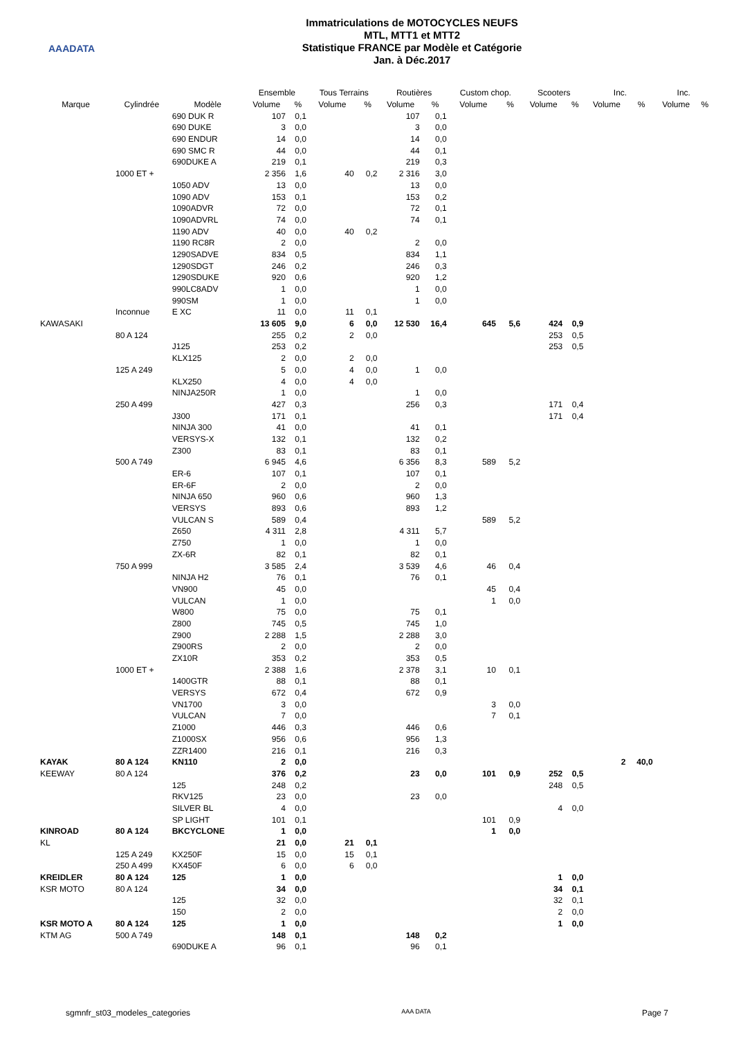AAADATA
Immatriculations de MOTOCYCLES NEUFS
MTL, MTT1 et MTT2
Statistique FRANCE par Modèle et Catégorie
Jan. à Déc.2017
| | | | Ensemble | | Tous Terrains | | Routières | | Custom chop. | | Scooters | | Inc. | | Inc. | |
| --- | --- | --- | --- | --- | --- | --- | --- | --- | --- | --- | --- | --- | --- | --- | --- | --- |
| Marque | Cylindrée | Modèle | Volume | % | Volume | % | Volume | % | Volume | % | Volume | % | Volume | % | Volume | % |
| | | 690 DUK R | 107 | 0,1 | | | 107 | 0,1 | | | | | | | | |
| | | 690 DUKE | 3 | 0,0 | | | 3 | 0,0 | | | | | | | | |
| | | 690 ENDUR | 14 | 0,0 | | | 14 | 0,0 | | | | | | | | |
| | | 690 SMC R | 44 | 0,0 | | | 44 | 0,1 | | | | | | | | |
| | | 690DUKE A | 219 | 0,1 | | | 219 | 0,3 | | | | | | | | |
| | 1000 ET + | | 2 356 | 1,6 | 40 | 0,2 | 2 316 | 3,0 | | | | | | | | |
| | | 1050 ADV | 13 | 0,0 | | | 13 | 0,0 | | | | | | | | |
| | | 1090 ADV | 153 | 0,1 | | | 153 | 0,2 | | | | | | | | |
| | | 1090ADVR | 72 | 0,0 | | | 72 | 0,1 | | | | | | | | |
| | | 1090ADVRL | 74 | 0,0 | | | 74 | 0,1 | | | | | | | | |
| | | 1190 ADV | 40 | 0,0 | 40 | 0,2 | | | | | | | | | | |
| | | 1190 RC8R | 2 | 0,0 | | | 2 | 0,0 | | | | | | | | |
| | | 1290SADVE | 834 | 0,5 | | | 834 | 1,1 | | | | | | | | |
| | | 1290SDGT | 246 | 0,2 | | | 246 | 0,3 | | | | | | | | |
| | | 1290SDUKE | 920 | 0,6 | | | 920 | 1,2 | | | | | | | | |
| | | 990LC8ADV | 1 | 0,0 | | | 1 | 0,0 | | | | | | | | |
| | | 990SM | 1 | 0,0 | | | 1 | 0,0 | | | | | | | | |
| | Inconnue | E XC | 11 | 0,0 | 11 | 0,1 | | | | | | | | | | |
| KAWASAKI | | | 13 605 | 9,0 | 6 | 0,0 | 12 530 | 16,4 | 645 | 5,6 | 424 | 0,9 | | | | |
| | 80 A 124 | | 255 | 0,2 | 2 | 0,0 | | | | | 253 | 0,5 | | | | |
| | | J125 | 253 | 0,2 | | | | | | | 253 | 0,5 | | | | |
| | | KLX125 | 2 | 0,0 | 2 | 0,0 | | | | | | | | | | |
| | 125 A 249 | | 5 | 0,0 | 4 | 0,0 | 1 | 0,0 | | | | | | | | |
| | | KLX250 | 4 | 0,0 | 4 | 0,0 | | | | | | | | | | |
| | | NINJA250R | 1 | 0,0 | | | 1 | 0,0 | | | | | | | | |
| | 250 A 499 | | 427 | 0,3 | | | 256 | 0,3 | | | 171 | 0,4 | | | | |
| | | J300 | 171 | 0,1 | | | | | | | 171 | 0,4 | | | | |
| | | NINJA 300 | 41 | 0,0 | | | 41 | 0,1 | | | | | | | | |
| | | VERSYS-X | 132 | 0,1 | | | 132 | 0,2 | | | | | | | | |
| | | Z300 | 83 | 0,1 | | | 83 | 0,1 | | | | | | | | |
| | 500 A 749 | | 6 945 | 4,6 | | | 6 356 | 8,3 | 589 | 5,2 | | | | | | |
| | | ER-6 | 107 | 0,1 | | | 107 | 0,1 | | | | | | | | |
| | | ER-6F | 2 | 0,0 | | | 2 | 0,0 | | | | | | | | |
| | | NINJA 650 | 960 | 0,6 | | | 960 | 1,3 | | | | | | | | |
| | | VERSYS | 893 | 0,6 | | | 893 | 1,2 | | | | | | | | |
| | | VULCAN S | 589 | 0,4 | | | | | 589 | 5,2 | | | | | | |
| | | Z650 | 4 311 | 2,8 | | | 4 311 | 5,7 | | | | | | | | |
| | | Z750 | 1 | 0,0 | | | 1 | 0,0 | | | | | | | | |
| | | ZX-6R | 82 | 0,1 | | | 82 | 0,1 | | | | | | | | |
| | 750 A 999 | | 3 585 | 2,4 | | | 3 539 | 4,6 | 46 | 0,4 | | | | | | |
| | | NINJA H2 | 76 | 0,1 | | | 76 | 0,1 | | | | | | | | |
| | | VN900 | 45 | 0,0 | | | | | 45 | 0,4 | | | | | | |
| | | VULCAN | 1 | 0,0 | | | | | 1 | 0,0 | | | | | | |
| | | W800 | 75 | 0,0 | | | 75 | 0,1 | | | | | | | | |
| | | Z800 | 745 | 0,5 | | | 745 | 1,0 | | | | | | | | |
| | | Z900 | 2 288 | 1,5 | | | 2 288 | 3,0 | | | | | | | | |
| | | Z900RS | 2 | 0,0 | | | 2 | 0,0 | | | | | | | | |
| | | ZX10R | 353 | 0,2 | | | 353 | 0,5 | | | | | | | | |
| | 1000 ET + | | 2 388 | 1,6 | | | 2 378 | 3,1 | 10 | 0,1 | | | | | | |
| | | 1400GTR | 88 | 0,1 | | | 88 | 0,1 | | | | | | | | |
| | | VERSYS | 672 | 0,4 | | | 672 | 0,9 | | | | | | | | |
| | | VN1700 | 3 | 0,0 | | | | | 3 | 0,0 | | | | | | |
| | | VULCAN | 7 | 0,0 | | | | | 7 | 0,1 | | | | | | |
| | | Z1000 | 446 | 0,3 | | | 446 | 0,6 | | | | | | | | |
| | | Z1000SX | 956 | 0,6 | | | 956 | 1,3 | | | | | | | | |
| | | ZZR1400 | 216 | 0,1 | | | 216 | 0,3 | | | | | | | | |
| KAYAK | 80 A 124 | KN110 | 2 | 0,0 | | | | | | | | | 2 | 40,0 | | |
| KEEWAY | 80 A 124 | | 376 | 0,2 | | | 23 | 0,0 | 101 | 0,9 | 252 | 0,5 | | | | |
| | | 125 | 248 | 0,2 | | | | | | | 248 | 0,5 | | | | |
| | | RKV125 | 23 | 0,0 | | | 23 | 0,0 | | | | | | | | |
| | | SILVER BL | 4 | 0,0 | | | | | | | 4 | 0,0 | | | | |
| | | SP LIGHT | 101 | 0,1 | | | | | 101 | 0,9 | | | | | | |
| KINROAD | 80 A 124 | BKCYCLONE | 1 | 0,0 | | | | | 1 | 0,0 | | | | | | |
| KL | | | 21 | 0,0 | 21 | 0,1 | | | | | | | | | | |
| | 125 A 249 | KX250F | 15 | 0,0 | 15 | 0,1 | | | | | | | | | | |
| | 250 A 499 | KX450F | 6 | 0,0 | 6 | 0,0 | | | | | | | | | | |
| KREIDLER | 80 A 124 | 125 | 1 | 0,0 | | | | | | | 1 | 0,0 | | | | |
| KSR MOTO | 80 A 124 | | 34 | 0,0 | | | | | | | 34 | 0,1 | | | | |
| | | 125 | 32 | 0,0 | | | | | | | 32 | 0,1 | | | | |
| | | 150 | 2 | 0,0 | | | | | | | 2 | 0,0 | | | | |
| KSR MOTO A | 80 A 124 | 125 | 1 | 0,0 | | | | | | | 1 | 0,0 | | | | |
| KTM AG | 500 A 749 | | 148 | 0,1 | | | 148 | 0,2 | | | | | | | | |
| | | 690DUKE A | 96 | 0,1 | | | 96 | 0,1 | | | | | | | | |
sgmnfr_st03_modeles_categories AAA DATA Page 7